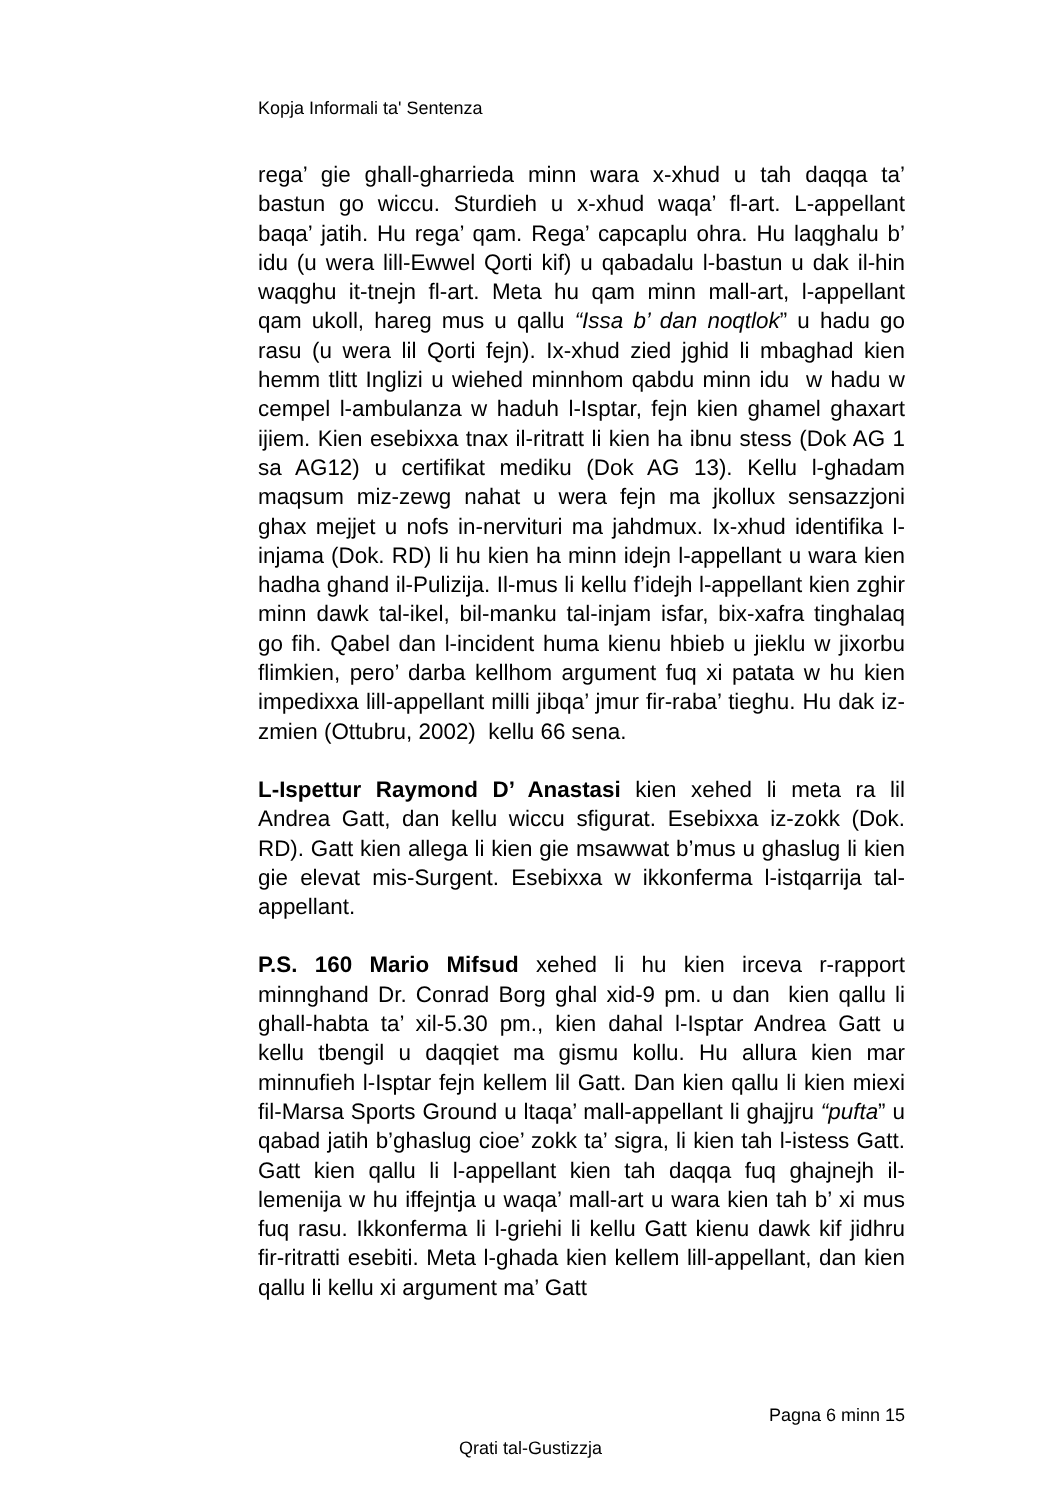Kopja Informali ta' Sentenza
rega’ gie ghall-gharrieda minn wara x-xhud u tah daqqa ta’ bastun go wiccu. Sturdieh u x-xhud waqa’ fl-art. L-appellant baqa’ jatih. Hu rega’ qam. Rega’ capcaplu ohra. Hu laqghalu b’ idu (u wera lill-Ewwel Qorti kif) u qabadalu l-bastun u dak il-hin waqghu it-tnejn fl-art. Meta hu qam minn mall-art, l-appellant qam ukoll, hareg mus u qallu “Issa b’ dan noqtlok” u hadu go rasu (u wera lil Qorti fejn). Ix-xhud zied jghid li mbaghad kien hemm tlitt Inglizi u wiehed minnhom qabdu minn idu w hadu w cempel l-ambulanza w haduh l-Isptar, fejn kien ghamel ghaxart ijiem. Kien esebixxa tnax il-ritratt li kien ha ibnu stess (Dok AG 1 sa AG12) u certifikat mediku (Dok AG 13). Kellu l-ghadam maqsum miz-zewg nahat u wera fejn ma jkollux sensazzjoni ghax mejjet u nofs in-nervituri ma jahdmux. Ix-xhud identifika l-injama (Dok. RD) li hu kien ha minn idejn l-appellant u wara kien hadha ghand il-Pulizija. Il-mus li kellu f’idejh l-appellant kien zghir minn dawk tal-ikel, bil-manku tal-injam isfar, bix-xafra tinghalaq go fih. Qabel dan l-incident huma kienu hbieb u jieklu w jixorbu flimkien, pero’ darba kellhom argument fuq xi patata w hu kien impedixxa lill-appellant milli jibqa’ jmur fir-raba’ tieghu. Hu dak iz-zmien (Ottubru, 2002) kellu 66 sena.
L-Ispettur Raymond D’ Anastasi kien xehed li meta ra lil Andrea Gatt, dan kellu wiccu sfigurat. Esebixxa iz-zokk (Dok. RD). Gatt kien allega li kien gie msawwat b’mus u ghaslug li kien gie elevat mis-Surgent. Esebixxa w ikkonferma l-istqarrija tal-appellant.
P.S. 160 Mario Mifsud xehed li hu kien irceva r-rapport minnghand Dr. Conrad Borg ghal xid-9 pm. u dan kien qallu li ghall-habta ta’ xil-5.30 pm., kien dahal l-Isptar Andrea Gatt u kellu tbengil u daqqiet ma gismu kollu. Hu allura kien mar minnufieh l-Isptar fejn kellem lil Gatt. Dan kien qallu li kien miexi fil-Marsa Sports Ground u ltaqa’ mall-appellant li ghajjru “pufta” u qabad jatih b’ghaslug cioe’ zokk ta’ sigra, li kien tah l-istess Gatt. Gatt kien qallu li l-appellant kien tah daqqa fuq ghajnejh il-lemenija w hu iffejntja u waqa’ mall-art u wara kien tah b’ xi mus fuq rasu. Ikkonferma li l-griehi li kellu Gatt kienu dawk kif jidhru fir-ritratti esebiti. Meta l-ghada kien kellem lill-appellant, dan kien qallu li kellu xi argument ma’ Gatt
Pagna 6 minn 15
Qrati tal-Gustizzja